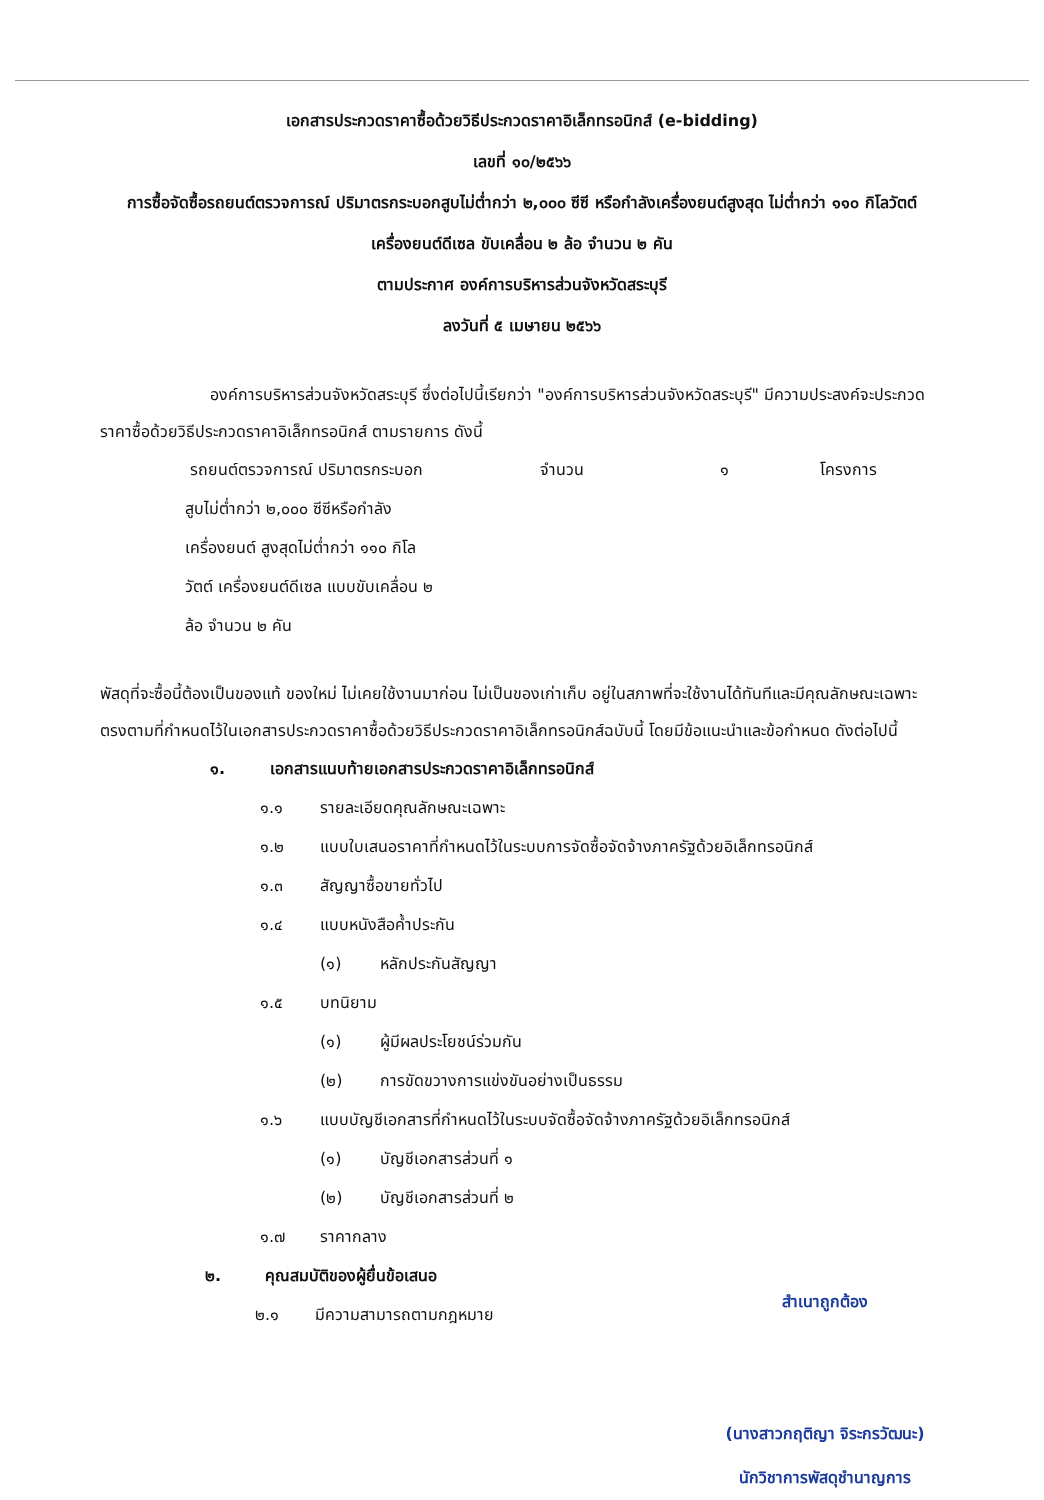เอกสารประกวดราคาซื้อด้วยวิธีประกวดราคาอิเล็กทรอนิกส์ (e-bidding)
เลขที่ ๑๐/๒๕๖๖
การซื้อจัดซื้อรถยนต์ตรวจการณ์ ปริมาตรกระบอกสูบไม่ต่ำกว่า ๒,๐๐๐ ซีซี หรือกำลังเครื่องยนต์สูงสุด ไม่ต่ำกว่า ๑๑๐ กิโลวัตต์ เครื่องยนต์ดีเซล ขับเคลื่อน ๒ ล้อ จำนวน ๒ คัน
ตามประกาศ องค์การบริหารส่วนจังหวัดสระบุรี
ลงวันที่ ๕ เมษายน ๒๕๖๖
องค์การบริหารส่วนจังหวัดสระบุรี ซึ่งต่อไปนี้เรียกว่า "องค์การบริหารส่วนจังหวัดสระบุรี" มีความประสงค์จะประกวดราคาซื้อด้วยวิธีประกวดราคาอิเล็กทรอนิกส์ ตามรายการ ดังนี้
รถยนต์ตรวจการณ์ ปริมาตรกระบอก จำนวน ๑ โครงการ
สูบไม่ต่ำกว่า ๒,๐๐๐ ซีซีหรือกำลัง
เครื่องยนต์ สูงสุดไม่ต่ำกว่า ๑๑๐ กิโล
วัตต์ เครื่องยนต์ดีเซล แบบขับเคลื่อน ๒
ล้อ จำนวน ๒ คัน
พัสดุที่จะซื้อนี้ต้องเป็นของแท้ ของใหม่ ไม่เคยใช้งานมาก่อน ไม่เป็นของเก่าเก็บ อยู่ในสภาพที่จะใช้งานได้ทันทีและมีคุณลักษณะเฉพาะตรงตามที่กำหนดไว้ในเอกสารประกวดราคาซื้อด้วยวิธีประกวดราคาอิเล็กทรอนิกส์ฉบับนี้ โดยมีข้อแนะนำและข้อกำหนด ดังต่อไปนี้
๑. เอกสารแนบท้ายเอกสารประกวดราคาอิเล็กทรอนิกส์
๑.๑ รายละเอียดคุณลักษณะเฉพาะ
๑.๒ แบบใบเสนอราคาที่กำหนดไว้ในระบบการจัดซื้อจัดจ้างภาครัฐด้วยอิเล็กทรอนิกส์
๑.๓ สัญญาซื้อขายทั่วไป
๑.๔ แบบหนังสือค้ำประกัน
(๑) หลักประกันสัญญา
๑.๕ บทนิยาม
(๑) ผู้มีผลประโยชน์ร่วมกัน
(๒) การขัดขวางการแข่งขันอย่างเป็นธรรม
๑.๖ แบบบัญชีเอกสารที่กำหนดไว้ในระบบจัดซื้อจัดจ้างภาครัฐด้วยอิเล็กทรอนิกส์
(๑) บัญชีเอกสารส่วนที่ ๑
(๒) บัญชีเอกสารส่วนที่ ๒
๑.๗ ราคากลาง
๒. คุณสมบัติของผู้ยื่นข้อเสนอ
๒.๑ มีความสามารถตามกฎหมาย
สำเนาถูกต้อง
(นางสาวกฤติญา จิระกรวัฒนะ)
นักวิชาการพัสดุชำนาญการ